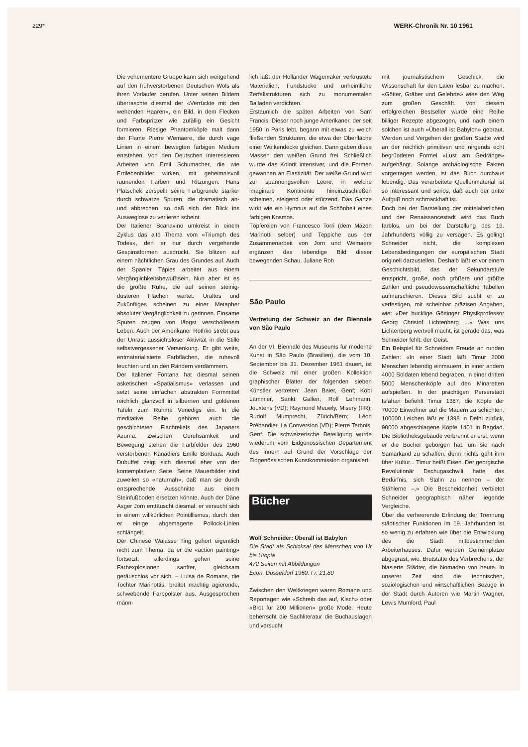229* WERK-Chronik Nr. 10 1961
Die vehementere Gruppe kann sich weitgehend auf den frühverstorbenen Deutschen Wols als ihren Vorläufer berufen. Unter seinen Bildern überraschte diesmal der «Verrückte mit den wehenden Haaren», ein Bild, in dem Flecken und Farbspritzer wie zufällig ein Gesicht formieren. Riesige Phantomköpfe malt dann der Flame Pierre Wemaere, die durch vage Linien in einem bewegten farbigen Medium entstehen. Von den Deutschen interessieren Arbeiten von Emil Schumacher, die wie Erdlebenbilder wirken, mit geheimnisvoll raunenden Farben und Ritzungen. Hans Platschek zerspellt seine Farbgründe stärker durch schwarze Spuren, die dramatisch an- und abbrechen, so daß sich der Blick ins Ausweglose zu verlieren scheint.
Der Italiener Scanavino umkreist in einem Zyklus das alte Thema vom «Triumph des Todes», den er nur durch vergehende Gespinstformen ausdrückt. Sie blitzen auf einem nächtlichen Grau des Grundes auf. Auch der Spanier Tàpies arbeitet aus einem Vergänglichkeitsbewußtsein. Nun aber ist es die größte Ruhe, die auf seinen steinig-düsteren Flächen wartet. Uraltes und Zukünftiges scheinen zu einer Metapher absoluter Vergänglichkeit zu gerinnen. Einsame Spuren zeugen von längst verschollenem Leben. Auch der Amerikaner Rothko strebt aus der Unrast aussichtsloser Aktivität in die Stille selbstvergessener Versenkung. Er gibt weite, entmaterialisierte Farbflächen, die ruhevoll leuchten und an den Rändern verdämmern.
Der Italiener Fontana hat diesmal seinen asketischen «Spatialismus» verlassen und setzt seine einfachen abstrakten Formmittel reichlich glanzvoll in silbernen und goldenen Tafeln zum Ruhme Venedigs ein. In die meditative Reihe gehören auch die geschichteten Flachreliefs des Japaners Azuma. Zwischen Geruhsamkeit und Bewegung stehen die Farbfelder des 1960 verstorbenen Kanadiers Emile Borduas. Auch Dubuffet zeigt sich diesmal eher von der kontemplativen Seite. Seine Mauerbilder sind zuweilen so «naturnah», daß man sie durch entsprechende Ausschnitte aus einem Steinfußboden ersetzen könnte. Auch der Däne Asger Jorn enttäuscht diesmal: er versucht sich in einem willkürlichen Pointillismus, durch den er einige abgemagerte Pollock-Linien schlängelt.
Der Chinese Walasse Ting gehört eigentlich nicht zum Thema, da er die «action painting» fortsetzt; allerdings gehen seine Farbexplosionen sanfter, gleichsam geräuschlos vor sich. – Luisa de Romans, die Tochter Marinottis, breitet mächtig agierende, schwebende Farbpolster aus. Ausgesprochen männ-
lich läßt der Holländer Wagemaker verkrustete Materialien, Fundstücke und unheimliche Zerfallstrukturen sich zu monumentalen Balladen verdichten.
Erstaunlich die späten Arbeiten von Sam Francis. Dieser noch junge Amerikaner, der seit 1950 in Paris lebt, begann mit etwas zu weich fließenden Strukturen, die etwa der Oberfläche einer Wolkendecke gleichen. Dann gaben diese Massen den weißen Grund frei. Schließlich wurde das Kolorit intensiver, und die Formen gewannen an Elastizität. Der weiße Grund wird zur spannungsvollen Leere, in welche imaginäre Kontinente hineinzuschießen scheinen, steigend oder stürzend. Das Ganze wirkt wie ein Hymnus auf die Schönheit eines farbigen Kosmos.
Töpfereien von Francesco Torri (dem Mäzen Marinotti selber) und Teppiche aus der Zusammenarbeit von Jorn und Wemaere ergänzen das lebendige Bild dieser bewegenden Schau. Juliane Roh
São Paulo
Vertretung der Schweiz an der Biennale von São Paulo
An der VI. Biennale des Museums für moderne Kunst in São Paulo (Brasilien), die vom 10. September bis 31. Dezember 1961 dauert, ist die Schweiz mit einer großen Kollektion graphischer Blätter der folgenden sieben Künstler vertreten: Jean Baier, Genf; Köbi Lämmler, Sankt Gallen; Rolf Lehmann, Jouxtens (VD); Raymond Meuwly, Misery (FR); Rudolf Mumprecht, Zürich/Bern; Léon Prébandier, La Conversion (VD); Pierre Terbois, Genf. Die schweizerische Beteiligung wurde wiederum vom Eidgenössischen Departement des Innern auf Grund der Vorschläge der Eidgenössischen Kunstkommission organisiert.
Bücher
Wolf Schneider: Überall ist Babylon
Die Stadt als Schicksal des Menschen von Ur bis Utopia
472 Seiten mit Abbildungen
Econ, Düsseldorf 1960. Fr. 21.80
Zwischen den Weltkriegen waren Romane und Reportagen wie «Schreib das auf, Kisch» oder «Brot für 200 Millionen» große Mode. Heute beherrscht die Sachliteratur die Buchauslagen und versucht
mit journalistischem Geschick, die Wissenschaft für den Laien lesbar zu machen. «Götter, Gräber und Gelehrte» wies den Weg zum großen Geschäft. Von diesem erfolgreichen Bestseller wurde eine Reihe billiger Rezepte abgezogen, und nach einem solchen ist auch «Überall ist Babylon» gebraut. Werden und Vergehen der großen Städte wird an der reichlich primitiven und nirgends echt begründeten Formel «Lust am Gedränge» aufgehängt. Solange archäologische Fakten vorgetragen werden, ist das Buch durchaus lebendig. Das verarbeitete Quellenmaterial ist so interessant und seriös, daß auch der dritte Aufguß noch schmackhaft ist.
Doch bei der Darstellung der mittelalterlichen und der Renaissancestadt wird das Buch farblos, um bei der Darstellung des 19. Jahrhunderts völlig zu versagen. Es gelingt Schneider nicht, die komplexen Lebensbedingungen der europäischen Stadt originell darzustellen. Deshalb läßt er vor einem Geschichtsbild, das der Sekundarstufe entspricht, große, noch größere und größte Zahlen und pseudowissenschaftliche Tabellen aufmarschieren. Dieses Bild sucht er zu verfestigen, mit scheinbar präzisen Angaben, wie: «Der bucklige Göttinger Physikprofessor Georg Christof Lichtenberg ...» Was uns Lichtenberg wertvoll macht, ist gerade das, was Schneider fehlt: der Geist.
Ein Beispiel für Schneiders Freude an runden Zahlen: «In einer Stadt läßt Timur 2000 Menschen lebendig einmauern, in einer andern 4000 Soldaten lebend begraben, in einer dritten 5000 Menschenköpfe auf den Minaretten aufspießen. In der prächtigen Perserstadt Isfahan befiehlt Timur 1387, die Köpfe der 70000 Einwohner auf die Mauern zu schichten. 100000 Leichen läßt er 1398 in Delhi zurück, 90000 abgeschlagene Köpfe 1401 in Bagdad. Die Bibliotheksgebäude verbrennt er erst, wenn er die Bücher geborgen hat, um sie nach Samarkand zu schaffen, denn nichts geht ihm über Kultur... Timur heißt Eisen. Der georgische Revolutionär Dschugaschwili hatte das Bedürfnis, sich Stalin zu nennen – der Stählerne –.» Die Bescheidenheit verbietet Schneider geographisch näher liegende Vergleiche.
Über die verheerende Erfindung der Trennung städtischer Funktionen im 19. Jahrhundert ist so wenig zu erfahren wie über die Entwicklung des die Stadt mitbestimmenden Arbeiterhauses. Dafür werden Gemeinplätze abgegrast, wie: Brutstätte des Verbrechens, der blasierte Städter, die Nomaden von heute. In unserer Zeit sind die technischen, soziologischen und wirtschaftlichen Bezüge in der Stadt durch Autoren wie Martin Wagner, Lewis Mumford, Paul